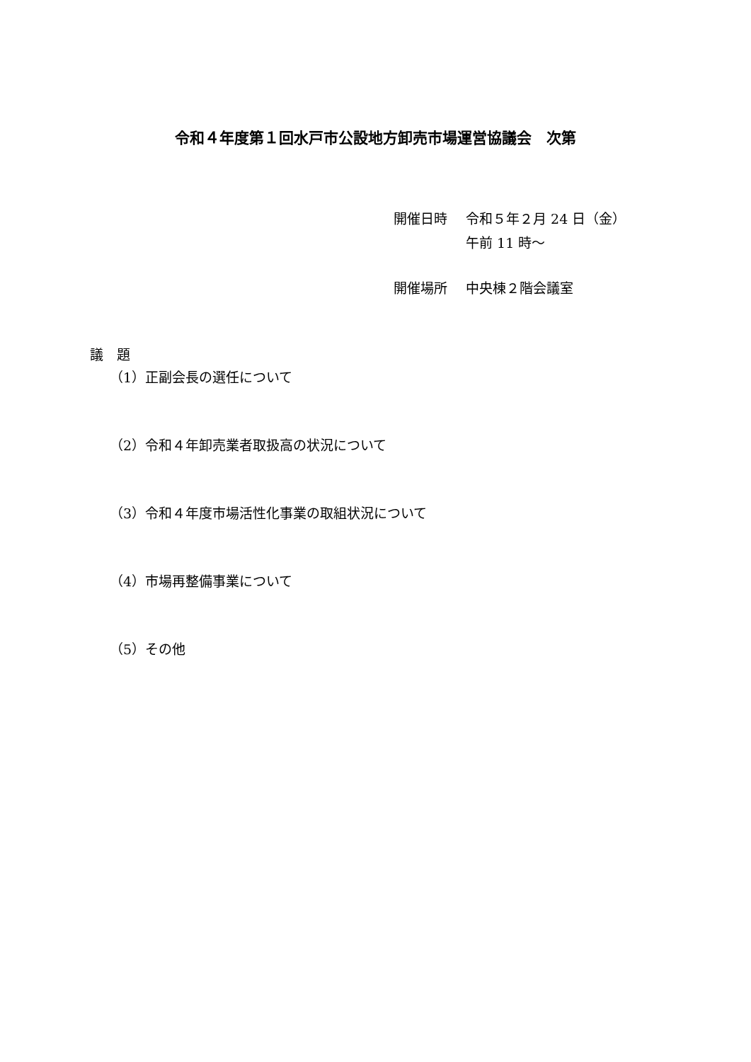令和４年度第１回水戸市公設地方卸売市場運営協議会　次第
| 開催日時 | 令和５年２月 24 日（金） 午前 11 時～ |
| 開催場所 | 中央棟２階会議室 |
議　題
（1）正副会長の選任について
（2）令和４年卸売業者取扱高の状況について
（3）令和４年度市場活性化事業の取組状況について
（4）市場再整備事業について
（5）その他